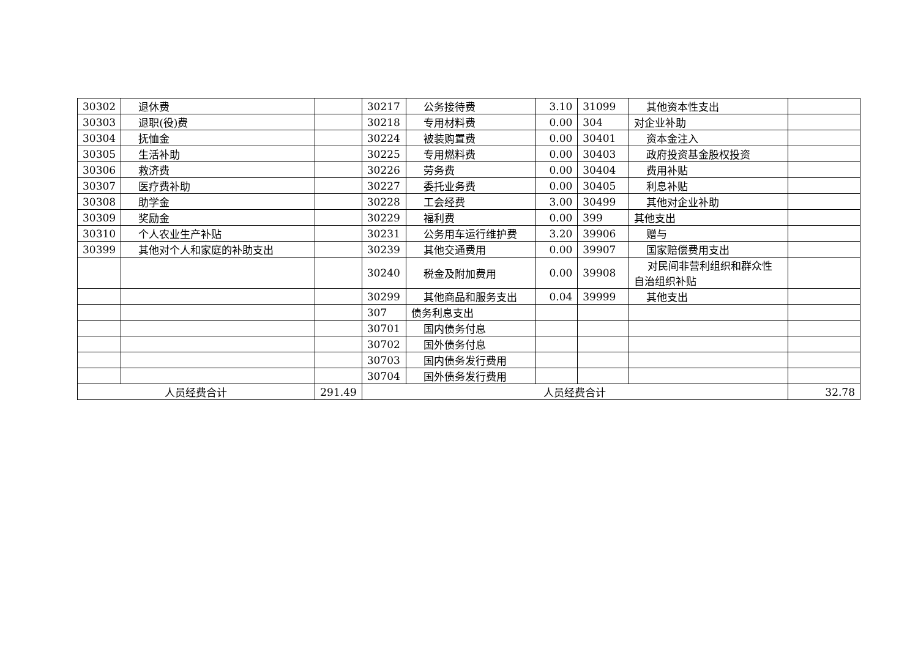| 30302 | 退休费 | | 30217 | 公务接待费 | 3.10 | 31099 | 其他资本性支出 | |
| 30303 | 退职(役)费 | | 30218 | 专用材料费 | 0.00 | 304 | 对企业补助 | |
| 30304 | 抚恤金 | | 30224 | 被装购置费 | 0.00 | 30401 | 资本金注入 | |
| 30305 | 生活补助 | | 30225 | 专用燃料费 | 0.00 | 30403 | 政府投资基金股权投资 | |
| 30306 | 救济费 | | 30226 | 劳务费 | 0.00 | 30404 | 费用补贴 | |
| 30307 | 医疗费补助 | | 30227 | 委托业务费 | 0.00 | 30405 | 利息补贴 | |
| 30308 | 助学金 | | 30228 | 工会经费 | 3.00 | 30499 | 其他对企业补助 | |
| 30309 | 奖励金 | | 30229 | 福利费 | 0.00 | 399 | 其他支出 | |
| 30310 | 个人农业生产补贴 | | 30231 | 公务用车运行维护费 | 3.20 | 39906 | 赠与 | |
| 30399 | 其他对个人和家庭的补助支出 | | 30239 | 其他交通费用 | 0.00 | 39907 | 国家赔偿费用支出 | |
| | | | 30240 | 税金及附加费用 | 0.00 | 39908 | 对民间非营利组织和群众性自治组织补贴 | |
| | | | 30299 | 其他商品和服务支出 | 0.04 | 39999 | 其他支出 | |
| | | | 307 | 债务利息支出 | | | | |
| | | | 30701 | 国内债务付息 | | | | |
| | | | 30702 | 国外债务付息 | | | | |
| | | | 30703 | 国内债务发行费用 | | | | |
| | | | 30704 | 国外债务发行费用 | | | | |
| 人员经费合计 | | 291.49 | 人员经费合计 | | | | | 32.78 |